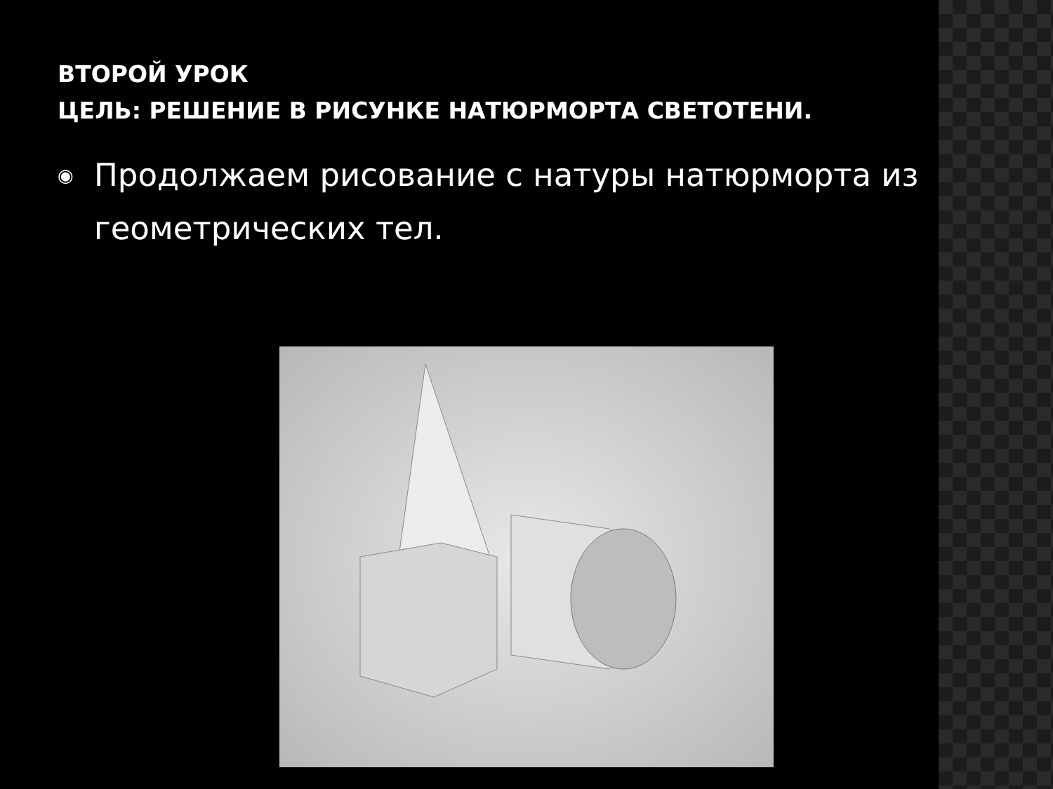ВТОРОЙ УРОК
ЦЕЛЬ: РЕШЕНИЕ В РИСУНКЕ НАТЮРМОРТА СВЕТОТЕНИ.
◉ Продолжаем рисование с натуры натюрморта из геометрических тел.